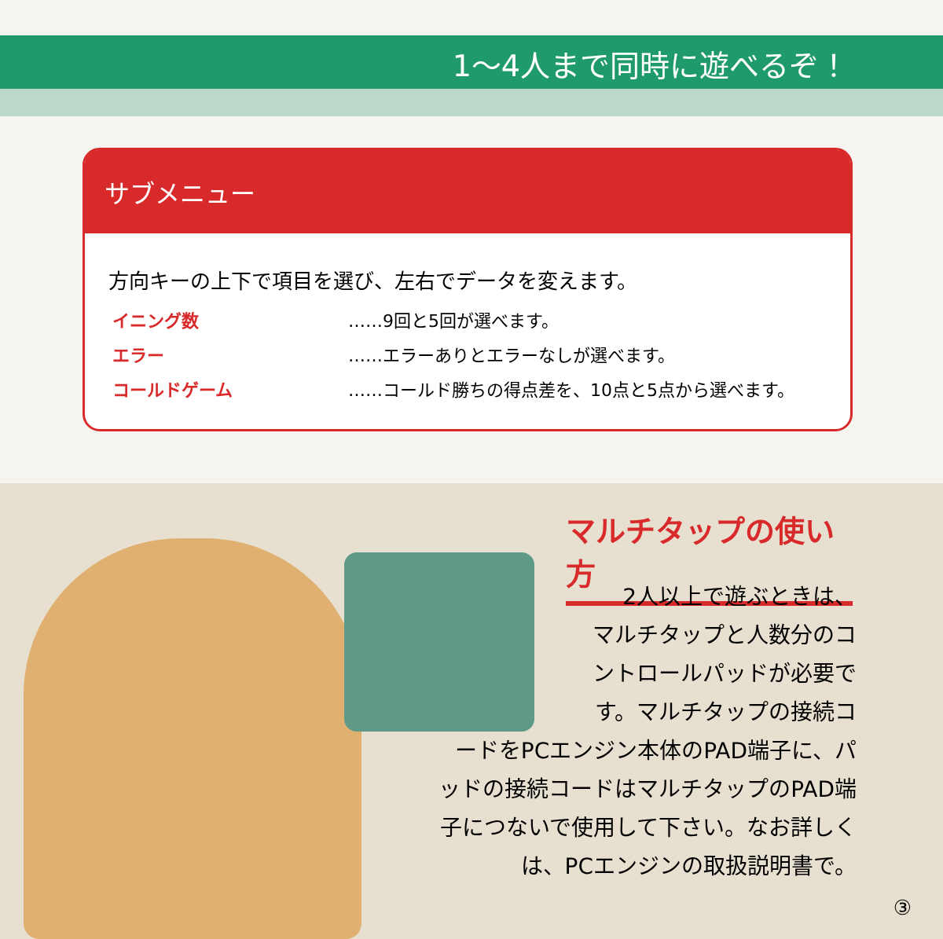1～4人まで同時に遊べるぞ！
サブメニュー
方向キーの上下で項目を選び、左右でデータを変えます。
イニング数 ……9回と5回が選べます。
エラー ……エラーありとエラーなしが選べます。
コールドゲーム ……コールド勝ちの得点差を、10点と5点から選べます。
マルチタップの使い方
2人以上で遊ぶときは、
マルチタップと人数分のコ
ントロールパッドが必要で
す。マルチタップの接続コ
ードをPCエンジン本体のPAD端子に、パ
ッドの接続コードはマルチタップのPAD端
子につないで使用して下さい。なお詳しく
は、PCエンジンの取扱説明書で。
③